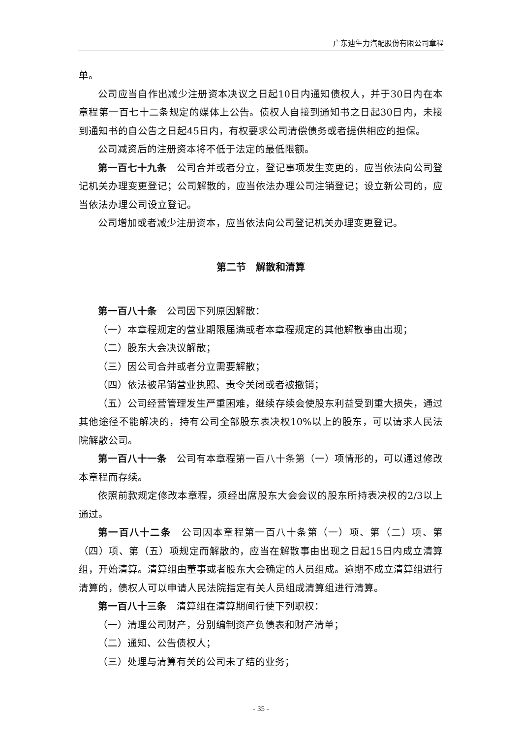广东迪生力汽配股份有限公司章程
单。
公司应当自作出减少注册资本决议之日起10日内通知债权人，并于30日内在本章程第一百七十二条规定的媒体上公告。债权人自接到通知书之日起30日内，未接到通知书的自公告之日起45日内，有权要求公司清偿债务或者提供相应的担保。
公司减资后的注册资本将不低于法定的最低限额。
第一百七十九条　公司合并或者分立，登记事项发生变更的，应当依法向公司登记机关办理变更登记；公司解散的，应当依法办理公司注销登记；设立新公司的，应当依法办理公司设立登记。
公司增加或者减少注册资本，应当依法向公司登记机关办理变更登记。
第二节　解散和清算
第一百八十条　公司因下列原因解散：
（一）本章程规定的营业期限届满或者本章程规定的其他解散事由出现；
（二）股东大会决议解散；
（三）因公司合并或者分立需要解散；
（四）依法被吊销营业执照、责令关闭或者被撤销；
（五）公司经营管理发生严重困难，继续存续会使股东利益受到重大损失，通过其他途径不能解决的，持有公司全部股东表决权10%以上的股东，可以请求人民法院解散公司。
第一百八十一条　公司有本章程第一百八十条第（一）项情形的，可以通过修改本章程而存续。
依照前款规定修改本章程，须经出席股东大会会议的股东所持表决权的2/3以上通过。
第一百八十二条　公司因本章程第一百八十条第（一）项、第（二）项、第（四）项、第（五）项规定而解散的，应当在解散事由出现之日起15日内成立清算组，开始清算。清算组由董事或者股东大会确定的人员组成。逾期不成立清算组进行清算的，债权人可以申请人民法院指定有关人员组成清算组进行清算。
第一百八十三条　清算组在清算期间行使下列职权：
（一）清理公司财产，分别编制资产负债表和财产清单；
（二）通知、公告债权人；
（三）处理与清算有关的公司未了结的业务；
- 35 -